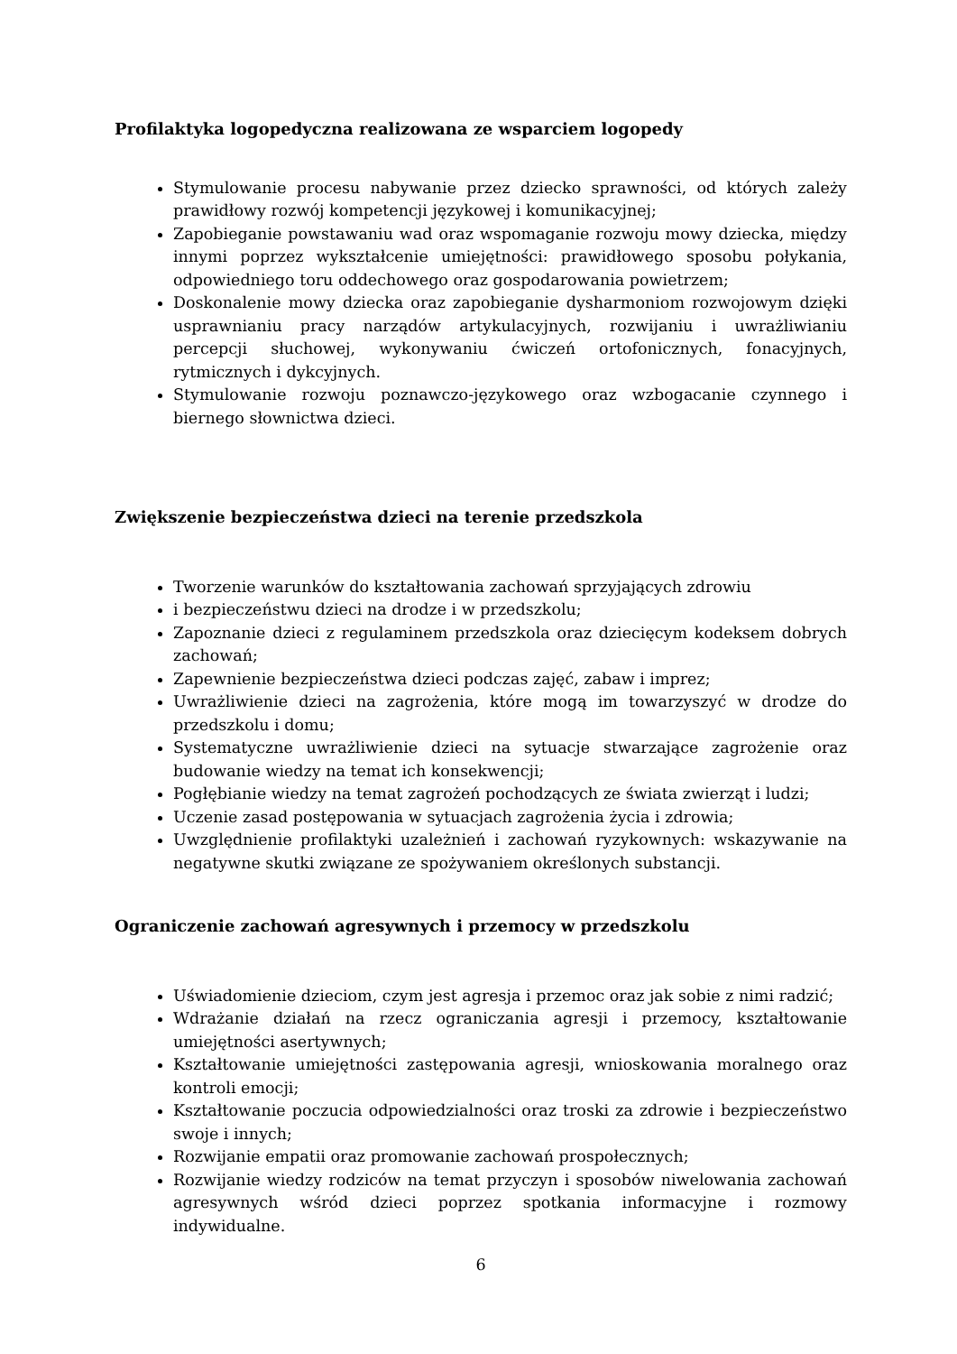Profilaktyka logopedyczna realizowana ze wsparciem logopedy
Stymulowanie procesu nabywanie przez dziecko sprawności, od których zależy prawidłowy rozwój kompetencji językowej i komunikacyjnej;
Zapobieganie powstawaniu wad oraz wspomaganie rozwoju mowy dziecka, między innymi poprzez wykształcenie umiejętności: prawidłowego sposobu połykania, odpowiedniego toru oddechowego oraz gospodarowania powietrzem;
Doskonalenie mowy dziecka oraz zapobieganie dysharmoniom rozwojowym dzięki usprawnianiu pracy narządów artykulacyjnych, rozwijaniu i uwrażliwianiu percepcji słuchowej, wykonywaniu ćwiczeń ortofonicznych, fonacyjnych, rytmicznych i dykcyjnych.
Stymulowanie rozwoju poznawczo-językowego oraz wzbogacanie czynnego i biernego słownictwa dzieci.
Zwiększenie bezpieczeństwa dzieci na terenie przedszkola
Tworzenie warunków do kształtowania zachowań sprzyjających zdrowiu
i bezpieczeństwu dzieci na drodze i w przedszkolu;
Zapoznanie dzieci z regulaminem przedszkola oraz dziecięcym kodeksem dobrych zachowań;
Zapewnienie bezpieczeństwa dzieci podczas zajęć, zabaw i imprez;
Uwrażliwienie dzieci na zagrożenia, które mogą im towarzyszyć w drodze do przedszkolu i domu;
Systematyczne uwrażliwienie dzieci na sytuacje stwarzające zagrożenie oraz budowanie wiedzy na temat ich konsekwencji;
Pogłębianie wiedzy na temat zagrożeń pochodzących ze świata zwierząt i ludzi;
Uczenie zasad postępowania w sytuacjach zagrożenia życia i zdrowia;
Uwzględnienie profilaktyki uzależnień i zachowań ryzykownych: wskazywanie na negatywne skutki związane ze spożywaniem określonych substancji.
Ograniczenie zachowań agresywnych i przemocy w przedszkolu
Uświadomienie dzieciom, czym jest agresja i przemoc oraz jak sobie z nimi radzić;
Wdrażanie działań na rzecz ograniczania agresji i przemocy, kształtowanie umiejętności asertywnych;
Kształtowanie umiejętności zastępowania agresji, wnioskowania moralnego oraz kontroli emocji;
Kształtowanie poczucia odpowiedzialności oraz troski za zdrowie i bezpieczeństwo swoje i innych;
Rozwijanie empatii oraz promowanie zachowań prospołecznych;
Rozwijanie wiedzy rodziców na temat przyczyn i sposobów niwelowania zachowań agresywnych wśród dzieci poprzez spotkania informacyjne i rozmowy indywidualne.
6